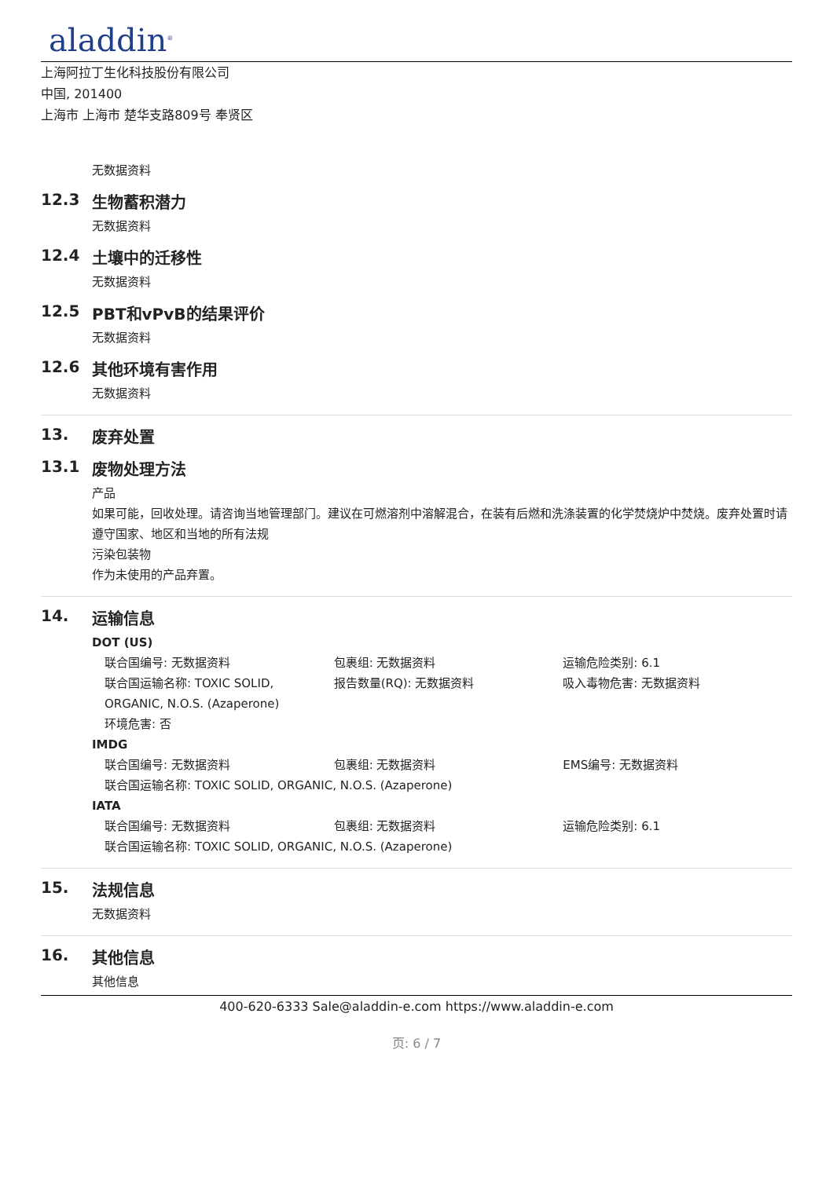aladdin<sup>®</sup>
上海阿拉丁生化科技股份有限公司
中国, 201400
上海市 上海市 楚华支路809号 奉贤区
无数据资料
12.3 生物蓄积潜力
无数据资料
12.4 土壤中的迁移性
无数据资料
12.5 PBT和vPvB的结果评价
无数据资料
12.6 其他环境有害作用
无数据资料
13. 废弃处置
13.1 废物处理方法
产品
如果可能，回收处理。请咨询当地管理部门。建议在可燃溶剂中溶解混合，在装有后燃和洗涤装置的化学焚烧炉中焚烧。废弃处置时请遵守国家、地区和当地的所有法规
污染包装物
作为未使用的产品弃置。
14. 运输信息
DOT (US)
联合国编号: 无数据资料 包裹组: 无数据资料 运输危险类别: 6.1
联合国运输名称: TOXIC SOLID, ORGANIC, N.O.S. (Azaperone)
报告数量(RQ): 无数据资料 吸入毒物危害: 无数据资料
环境危害: 否
IMDG
联合国编号: 无数据资料 包裹组: 无数据资料 EMS编号: 无数据资料
联合国运输名称: TOXIC SOLID, ORGANIC, N.O.S. (Azaperone)
IATA
联合国编号: 无数据资料 包裹组: 无数据资料 运输危险类别: 6.1
联合国运输名称: TOXIC SOLID, ORGANIC, N.O.S. (Azaperone)
15. 法规信息
无数据资料
16. 其他信息
其他信息
400-620-6333 Sale@aladdin-e.com https://www.aladdin-e.com
页: 6 / 7